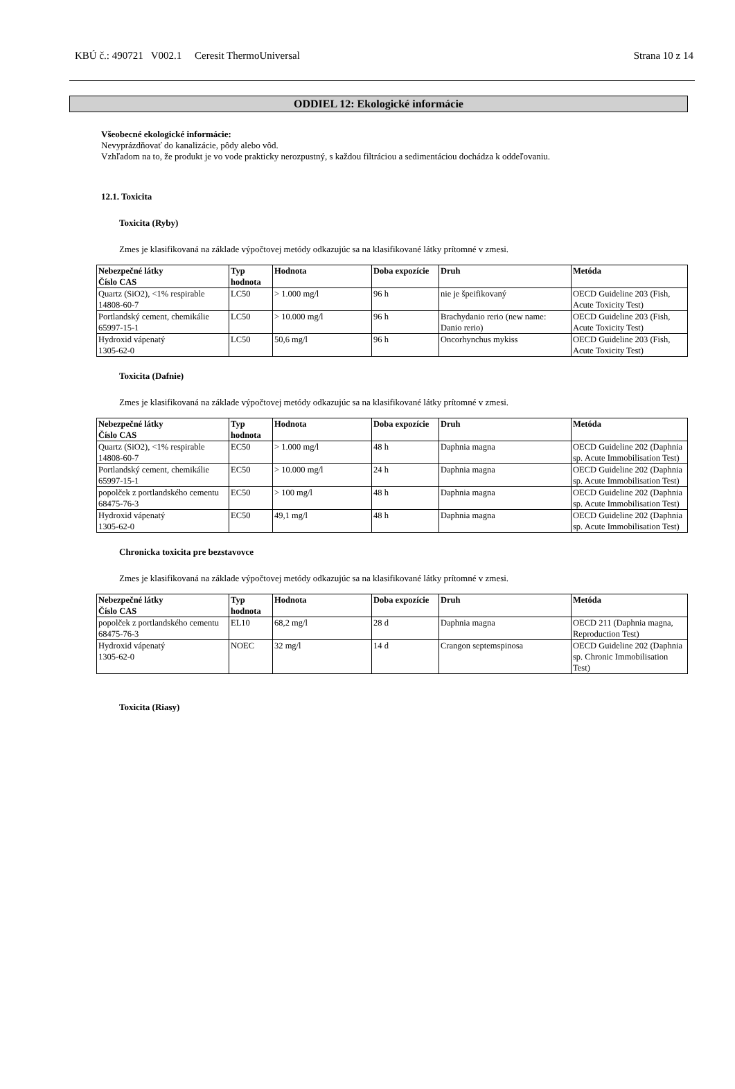KBÚ č.: 490721 V002.1 Ceresit ThermoUniversal Strana 10 z 14
ODDIEL 12: Ekologické informácie
Všeobecné ekologické informácie:
Nevyprázdňovať do kanalizácie, pôdy alebo vôd.
Vzhľadom na to, že produkt je vo vode prakticky nerozpustný, s každou filtráciou a sedimentáciou dochádza k oddeľovaniu.
12.1. Toxicita
Toxicita (Ryby)
Zmes je klasifikovaná na základe výpočtovej metódy odkazujúc sa na klasifikované látky prítomné v zmesi.
| Nebezpečné látky Číslo CAS | Typ hodnota | Hodnota | Doba expozície | Druh | Metóda |
| --- | --- | --- | --- | --- | --- |
| Quartz (SiO2), <1% respirable 14808-60-7 | LC50 | > 1.000 mg/l | 96 h | nie je špeifikovaný | OECD Guideline 203 (Fish, Acute Toxicity Test) |
| Portlandský cement, chemikálie 65997-15-1 | LC50 | > 10.000 mg/l | 96 h | Brachydanio rerio (new name: Danio rerio) | OECD Guideline 203 (Fish, Acute Toxicity Test) |
| Hydroxid vápenatý 1305-62-0 | LC50 | 50,6 mg/l | 96 h | Oncorhynchus mykiss | OECD Guideline 203 (Fish, Acute Toxicity Test) |
Toxicita (Dafnie)
Zmes je klasifikovaná na základe výpočtovej metódy odkazujúc sa na klasifikované látky prítomné v zmesi.
| Nebezpečné látky Číslo CAS | Typ hodnota | Hodnota | Doba expozície | Druh | Metóda |
| --- | --- | --- | --- | --- | --- |
| Quartz (SiO2), <1% respirable 14808-60-7 | EC50 | > 1.000 mg/l | 48 h | Daphnia magna | OECD Guideline 202 (Daphnia sp. Acute Immobilisation Test) |
| Portlandský cement, chemikálie 65997-15-1 | EC50 | > 10.000 mg/l | 24 h | Daphnia magna | OECD Guideline 202 (Daphnia sp. Acute Immobilisation Test) |
| popolček z portlandského cementu 68475-76-3 | EC50 | > 100 mg/l | 48 h | Daphnia magna | OECD Guideline 202 (Daphnia sp. Acute Immobilisation Test) |
| Hydroxid vápenatý 1305-62-0 | EC50 | 49,1 mg/l | 48 h | Daphnia magna | OECD Guideline 202 (Daphnia sp. Acute Immobilisation Test) |
Chronicka toxicita pre bezstavovce
Zmes je klasifikovaná na základe výpočtovej metódy odkazujúc sa na klasifikované látky prítomné v zmesi.
| Nebezpečné látky Číslo CAS | Typ hodnota | Hodnota | Doba expozície | Druh | Metóda |
| --- | --- | --- | --- | --- | --- |
| popolček z portlandského cementu 68475-76-3 | EL10 | 68,2 mg/l | 28 d | Daphnia magna | OECD 211 (Daphnia magna, Reproduction Test) |
| Hydroxid vápenatý 1305-62-0 | NOEC | 32 mg/l | 14 d | Crangon septemspinosa | OECD Guideline 202 (Daphnia sp. Chronic Immobilisation Test) |
Toxicita (Riasy)